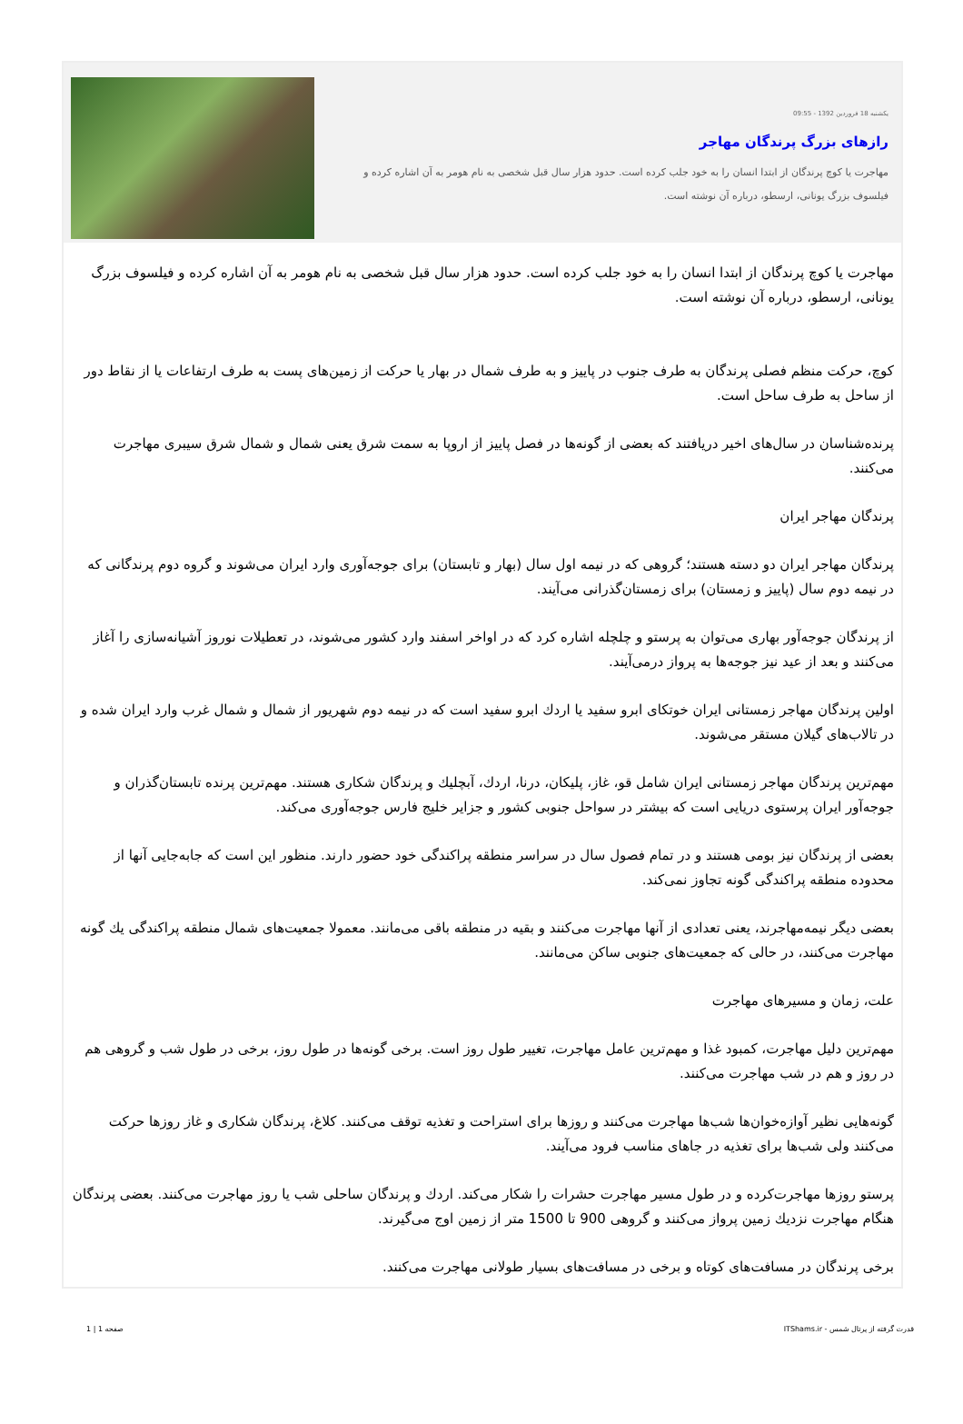یکشنبه 18 فروردین 1392 - 09:55
رازهای بزرگ پرندگان مهاجر
مهاجرت یا کوچ پرندگان از ابتدا انسان را به خود جلب کرده است. حدود هزار سال قبل شخصی به نام هومر به آن اشاره کرده و فیلسوف بزرگ یونانی، ارسطو، درباره آن نوشته است.
مهاجرت یا کوچ پرندگان از ابتدا انسان را به خود جلب کرده است. حدود هزار سال قبل شخصی به نام هومر به آن اشاره کرده و فیلسوف بزرگ یونانی، ارسطو، درباره آن نوشته است.
کوچ، حرکت منظم فصلی پرندگان به طرف جنوب در پاییز و به طرف شمال در بهار یا حرکت از زمین‌های پست به طرف ارتفاعات یا از نقاط دور از ساحل به طرف ساحل است.
پرنده‌شناسان در سال‌های اخیر دریافتند که بعضی از گونه‌ها در فصل پاییز از اروپا به سمت شرق یعنی شمال و شمال شرق سیبری مهاجرت می‌کنند.
پرندگان مهاجر ایران
پرندگان مهاجر ایران دو دسته هستند؛ گروهی که در نیمه اول سال (بهار و تابستان) برای جوجه‌آوری وارد ایران می‌شوند و گروه دوم پرندگانی که در نیمه دوم سال (پاییز و زمستان) برای زمستان‌گذرانی می‌آیند.
از پرندگان جوجه‌آور بهاری می‌توان به پرستو و چلچله اشاره کرد که در اواخر اسفند وارد کشور می‌شوند، در تعطیلات نوروز آشیانه‌سازی را آغاز می‌کنند و بعد از عید نیز جوجه‌ها به پرواز درمی‌آیند.
اولین پرندگان مهاجر زمستانی ایران خوتکای ابرو سفید یا اردك ابرو سفید است که در نیمه دوم شهریور از شمال و شمال غرب وارد ایران شده و در تالاب‌های گیلان مستقر می‌شوند.
مهم‌ترین پرندگان مهاجر زمستانی ایران شامل قو، غاز، پلیکان، درنا، اردك، آبچلیك و پرندگان شکاری هستند. مهم‌ترین پرنده تابستان‌گذران و جوجه‌آور ایران پرستوی دریایی است که بیشتر در سواحل جنوبی کشور و جزایر خلیج فارس جوجه‌آوری می‌کند.
بعضی از پرندگان نیز بومی هستند و در تمام فصول سال در سراسر منطقه پراکندگی خود حضور دارند. منظور این است که جابه‌جایی آنها از محدوده منطقه پراکندگی گونه تجاوز نمی‌کند.
بعضی دیگر نیمه‌مهاجرند، یعنی تعدادی از آنها مهاجرت می‌کنند و بقیه در منطقه باقی می‌مانند. معمولا جمعیت‌های شمال منطقه پراکندگی یك گونه مهاجرت می‌کنند، در حالی که جمعیت‌های جنوبی ساکن می‌مانند.
علت، زمان و مسیرهای مهاجرت
مهم‌ترین دلیل مهاجرت، کمبود غذا و مهم‌ترین عامل مهاجرت، تغییر طول روز است. برخی گونه‌ها در طول روز، برخی در طول شب و گروهی هم در روز و هم در شب مهاجرت می‌کنند.
گونه‌هایی نظیر آوازه‌خوان‌ها شب‌ها مهاجرت می‌کنند و روزها برای استراحت و تغذیه توقف می‌کنند. کلاغ، پرندگان شکاری و غاز روزها حرکت می‌کنند ولی شب‌ها برای تغذیه در جاهای مناسب فرود می‌آیند.
پرستو روزها مهاجرت‌کرده و در طول مسیر مهاجرت حشرات را شکار می‌کند. اردك و پرندگان ساحلی شب یا روز مهاجرت می‌کنند. بعضی پرندگان هنگام مهاجرت نزدیك زمین پرواز می‌کنند و گروهی 900 تا 1500 متر از زمین اوج می‌گیرند.
برخی پرندگان در مسافت‌های کوتاه و برخی در مسافت‌های بسیار طولانی مهاجرت می‌کنند.
قدرت گرفته از پرتال شمس - ITShams.ir صفحه 1 | 1